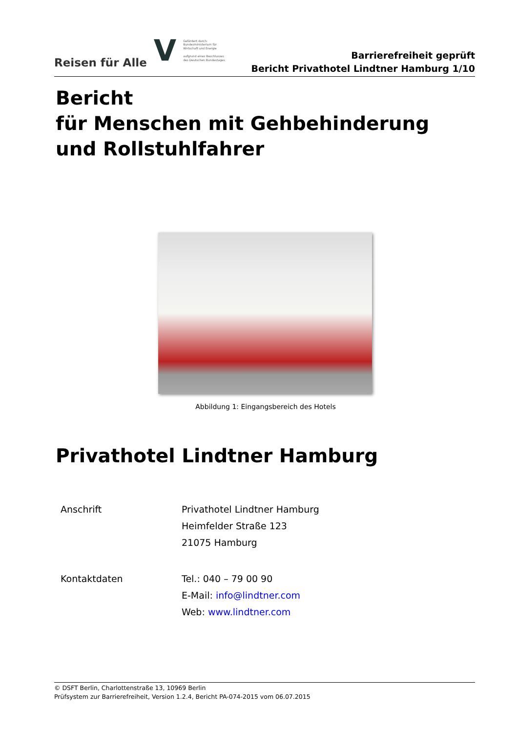Reisen für Alle V Gefördert durch:
Bundesministerium für Wirtschaft und Energie
aufgrund eines Beschlusses des Deutschen Bundestages
Barrierefreiheit geprüft
Bericht Privathotel Lindtner Hamburg 1/10
Bericht
für Menschen mit Gehbehinderung und Rollstuhlfahrer
Abbildung 1: Eingangsbereich des Hotels
Privathotel Lindtner Hamburg
| Anschrift | Privathotel Lindtner Hamburg Heimfelder Straße 123 21075 Hamburg |
| Kontaktdaten | Tel.: 040 – 79 00 90 E-Mail: info@lindtner.com Web: www.lindtner.com |
© DSFT Berlin, Charlottenstraße 13, 10969 Berlin
Prüfsystem zur Barrierefreiheit, Version 1.2.4, Bericht PA-074-2015 vom 06.07.2015